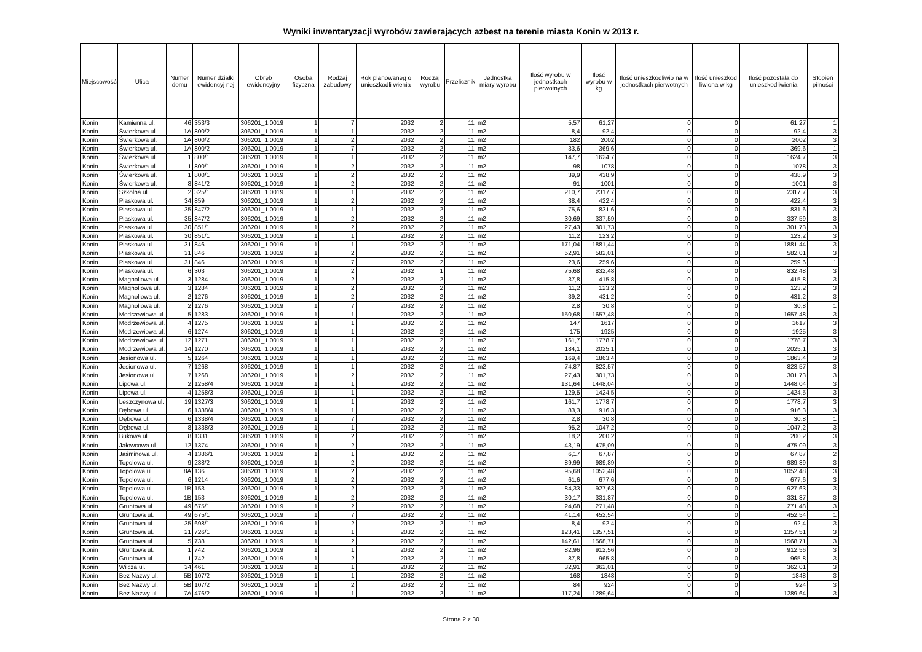Wyniki inwentaryzacji wyrobów zawierających azbest na terenie miasta Konin w 2013 r.
| Miejscowość | Ulica | Numer domu | Numer działki ewidencyj nej | Obręb ewidencyjny | Osoba fizyczna | Rodzaj zabudowy | Rok planowaneg o unieszkodli wienia | Rodzaj wyrobu | Przelicznik | Jednostka miary wyrobu | Ilość wyrobu w jednostkach pierwotnych | Ilość wyrobu w kg | Ilość unieszkodliwio na w jednostkach pierwotnych | Ilość unieszkod liwiona w kg | Ilość pozostała do unieszkodliwienia | Stopień pilności |
| --- | --- | --- | --- | --- | --- | --- | --- | --- | --- | --- | --- | --- | --- | --- | --- | --- |
| Konin | Kamienna ul. | 46 | 353/3 | 306201_1.0019 | 1 | 7 | 2032 | 2 | 11 | m2 | 5,57 | 61,27 | 0 | 0 | 61,27 | 1 |
| Konin | Świerkowa ul. | 1A | 800/2 | 306201_1.0019 | 1 | 1 | 2032 | 2 | 11 | m2 | 8,4 | 92,4 | 0 | 0 | 92,4 | 3 |
| Konin | Świerkowa ul. | 1A | 800/2 | 306201_1.0019 | 1 | 2 | 2032 | 2 | 11 | m2 | 182 | 2002 | 0 | 0 | 2002 | 3 |
| Konin | Świerkowa ul. | 1A | 800/2 | 306201_1.0019 | 1 | 7 | 2032 | 2 | 11 | m2 | 33,6 | 369,6 | 0 | 0 | 369,6 | 1 |
| Konin | Świerkowa ul. | 1 | 800/1 | 306201_1.0019 | 1 | 1 | 2032 | 2 | 11 | m2 | 147,7 | 1624,7 | 0 | 0 | 1624,7 | 3 |
| Konin | Świerkowa ul. | 1 | 800/1 | 306201_1.0019 | 1 | 2 | 2032 | 2 | 11 | m2 | 98 | 1078 | 0 | 0 | 1078 | 3 |
| Konin | Świerkowa ul. | 1 | 800/1 | 306201_1.0019 | 1 | 2 | 2032 | 2 | 11 | m2 | 39,9 | 438,9 | 0 | 0 | 438,9 | 3 |
| Konin | Świerkowa ul. | 8 | 841/2 | 306201_1.0019 | 1 | 2 | 2032 | 2 | 11 | m2 | 91 | 1001 | 0 | 0 | 1001 | 3 |
| Konin | Szkolna ul. | 2 | 325/1 | 306201_1.0019 | 1 | 1 | 2032 | 2 | 11 | m2 | 210,7 | 2317,7 | 0 | 0 | 2317,7 | 3 |
| Konin | Piaskowa ul. | 34 | 859 | 306201_1.0019 | 1 | 2 | 2032 | 2 | 11 | m2 | 38,4 | 422,4 | 0 | 0 | 422,4 | 3 |
| Konin | Piaskowa ul. | 35 | 847/2 | 306201_1.0019 | 1 | 1 | 2032 | 2 | 11 | m2 | 75,6 | 831,6 | 0 | 0 | 831,6 | 3 |
| Konin | Piaskowa ul. | 35 | 847/2 | 306201_1.0019 | 1 | 2 | 2032 | 2 | 11 | m2 | 30,69 | 337,59 | 0 | 0 | 337,59 | 3 |
| Konin | Piaskowa ul. | 30 | 851/1 | 306201_1.0019 | 1 | 2 | 2032 | 2 | 11 | m2 | 27,43 | 301,73 | 0 | 0 | 301,73 | 3 |
| Konin | Piaskowa ul. | 30 | 851/1 | 306201_1.0019 | 1 | 1 | 2032 | 2 | 11 | m2 | 11,2 | 123,2 | 0 | 0 | 123,2 | 3 |
| Konin | Piaskowa ul. | 31 | 846 | 306201_1.0019 | 1 | 1 | 2032 | 2 | 11 | m2 | 171,04 | 1881,44 | 0 | 0 | 1881,44 | 3 |
| Konin | Piaskowa ul. | 31 | 846 | 306201_1.0019 | 1 | 2 | 2032 | 2 | 11 | m2 | 52,91 | 582,01 | 0 | 0 | 582,01 | 3 |
| Konin | Piaskowa ul. | 31 | 846 | 306201_1.0019 | 1 | 7 | 2032 | 2 | 11 | m2 | 23,6 | 259,6 | 0 | 0 | 259,6 | 1 |
| Konin | Piaskowa ul. | 6 | 303 | 306201_1.0019 | 1 | 2 | 2032 | 1 | 11 | m2 | 75,68 | 832,48 | 0 | 0 | 832,48 | 3 |
| Konin | Magnoliowa ul. | 3 | 1284 | 306201_1.0019 | 1 | 2 | 2032 | 2 | 11 | m2 | 37,8 | 415,8 | 0 | 0 | 415,8 | 3 |
| Konin | Magnoliowa ul. | 3 | 1284 | 306201_1.0019 | 1 | 2 | 2032 | 2 | 11 | m2 | 11,2 | 123,2 | 0 | 0 | 123,2 | 3 |
| Konin | Magnoliowa ul. | 2 | 1276 | 306201_1.0019 | 1 | 2 | 2032 | 2 | 11 | m2 | 39,2 | 431,2 | 0 | 0 | 431,2 | 3 |
| Konin | Magnoliowa ul. | 2 | 1276 | 306201_1.0019 | 1 | 7 | 2032 | 2 | 11 | m2 | 2,8 | 30,8 | 0 | 0 | 30,8 | 1 |
| Konin | Modrzewiowa ul. | 5 | 1283 | 306201_1.0019 | 1 | 1 | 2032 | 2 | 11 | m2 | 150,68 | 1657,48 | 0 | 0 | 1657,48 | 3 |
| Konin | Modrzewiowa ul. | 4 | 1275 | 306201_1.0019 | 1 | 1 | 2032 | 2 | 11 | m2 | 147 | 1617 | 0 | 0 | 1617 | 3 |
| Konin | Modrzewiowa ul. | 6 | 1274 | 306201_1.0019 | 1 | 1 | 2032 | 2 | 11 | m2 | 175 | 1925 | 0 | 0 | 1925 | 3 |
| Konin | Modrzewiowa ul. | 12 | 1271 | 306201_1.0019 | 1 | 1 | 2032 | 2 | 11 | m2 | 161,7 | 1778,7 | 0 | 0 | 1778,7 | 3 |
| Konin | Modrzewiowa ul. | 14 | 1270 | 306201_1.0019 | 1 | 1 | 2032 | 2 | 11 | m2 | 184,1 | 2025,1 | 0 | 0 | 2025,1 | 3 |
| Konin | Jesionowa ul. | 5 | 1264 | 306201_1.0019 | 1 | 1 | 2032 | 2 | 11 | m2 | 169,4 | 1863,4 | 0 | 0 | 1863,4 | 3 |
| Konin | Jesionowa ul. | 7 | 1268 | 306201_1.0019 | 1 | 1 | 2032 | 2 | 11 | m2 | 74,87 | 823,57 | 0 | 0 | 823,57 | 3 |
| Konin | Jesionowa ul. | 7 | 1268 | 306201_1.0019 | 1 | 2 | 2032 | 2 | 11 | m2 | 27,43 | 301,73 | 0 | 0 | 301,73 | 3 |
| Konin | Lipowa ul. | 2 | 1258/4 | 306201_1.0019 | 1 | 1 | 2032 | 2 | 11 | m2 | 131,64 | 1448,04 | 0 | 0 | 1448,04 | 3 |
| Konin | Lipowa ul. | 4 | 1258/3 | 306201_1.0019 | 1 | 1 | 2032 | 2 | 11 | m2 | 129,5 | 1424,5 | 0 | 0 | 1424,5 | 3 |
| Konin | Leszczynowa ul. | 19 | 1327/3 | 306201_1.0019 | 1 | 1 | 2032 | 2 | 11 | m2 | 161,7 | 1778,7 | 0 | 0 | 1778,7 | 3 |
| Konin | Dębowa ul. | 6 | 1338/4 | 306201_1.0019 | 1 | 1 | 2032 | 2 | 11 | m2 | 83,3 | 916,3 | 0 | 0 | 916,3 | 3 |
| Konin | Dębowa ul. | 6 | 1338/4 | 306201_1.0019 | 1 | 7 | 2032 | 2 | 11 | m2 | 2,8 | 30,8 | 0 | 0 | 30,8 | 1 |
| Konin | Dębowa ul. | 8 | 1338/3 | 306201_1.0019 | 1 | 1 | 2032 | 2 | 11 | m2 | 95,2 | 1047,2 | 0 | 0 | 1047,2 | 3 |
| Konin | Bukowa ul. | 8 | 1331 | 306201_1.0019 | 1 | 2 | 2032 | 2 | 11 | m2 | 18,2 | 200,2 | 0 | 0 | 200,2 | 3 |
| Konin | Jałowcowa ul. | 12 | 1374 | 306201_1.0019 | 1 | 2 | 2032 | 2 | 11 | m2 | 43,19 | 475,09 | 0 | 0 | 475,09 | 3 |
| Konin | Jaśminowa ul. | 4 | 1386/1 | 306201_1.0019 | 1 | 1 | 2032 | 2 | 11 | m2 | 6,17 | 67,87 | 0 | 0 | 67,87 | 2 |
| Konin | Topolowa ul. | 9 | 238/2 | 306201_1.0019 | 1 | 2 | 2032 | 2 | 11 | m2 | 89,99 | 989,89 | 0 | 0 | 989,89 | 3 |
| Konin | Topolowa ul. | 8A | 136 | 306201_1.0019 | 1 | 2 | 2032 | 2 | 11 | m2 | 95,68 | 1052,48 | 0 | 0 | 1052,48 | 3 |
| Konin | Topolowa ul. | 6 | 1214 | 306201_1.0019 | 1 | 2 | 2032 | 2 | 11 | m2 | 61,6 | 677,6 | 0 | 0 | 677,6 | 3 |
| Konin | Topolowa ul. | 1B | 153 | 306201_1.0019 | 1 | 2 | 2032 | 2 | 11 | m2 | 84,33 | 927,63 | 0 | 0 | 927,63 | 3 |
| Konin | Topolowa ul. | 1B | 153 | 306201_1.0019 | 1 | 2 | 2032 | 2 | 11 | m2 | 30,17 | 331,87 | 0 | 0 | 331,87 | 3 |
| Konin | Gruntowa ul. | 49 | 675/1 | 306201_1.0019 | 1 | 2 | 2032 | 2 | 11 | m2 | 24,68 | 271,48 | 0 | 0 | 271,48 | 3 |
| Konin | Gruntowa ul. | 49 | 675/1 | 306201_1.0019 | 1 | 7 | 2032 | 2 | 11 | m2 | 41,14 | 452,54 | 0 | 0 | 452,54 | 1 |
| Konin | Gruntowa ul. | 35 | 698/1 | 306201_1.0019 | 1 | 2 | 2032 | 2 | 11 | m2 | 8,4 | 92,4 | 0 | 0 | 92,4 | 3 |
| Konin | Gruntowa ul. | 21 | 726/1 | 306201_1.0019 | 1 | 1 | 2032 | 2 | 11 | m2 | 123,41 | 1357,51 | 0 | 0 | 1357,51 | 3 |
| Konin | Gruntowa ul. | 5 | 738 | 306201_1.0019 | 1 | 2 | 2032 | 2 | 11 | m2 | 142,61 | 1568,71 | 0 | 0 | 1568,71 | 3 |
| Konin | Gruntowa ul. | 1 | 742 | 306201_1.0019 | 1 | 1 | 2032 | 2 | 11 | m2 | 82,96 | 912,56 | 0 | 0 | 912,56 | 3 |
| Konin | Gruntowa ul. | 1 | 742 | 306201_1.0019 | 1 | 2 | 2032 | 2 | 11 | m2 | 87,8 | 965,8 | 0 | 0 | 965,8 | 3 |
| Konin | Wilcza ul. | 34 | 461 | 306201_1.0019 | 1 | 1 | 2032 | 2 | 11 | m2 | 32,91 | 362,01 | 0 | 0 | 362,01 | 3 |
| Konin | Bez Nazwy ul. | 5B | 107/2 | 306201_1.0019 | 1 | 1 | 2032 | 2 | 11 | m2 | 168 | 1848 | 0 | 0 | 1848 | 3 |
| Konin | Bez Nazwy ul. | 5B | 107/2 | 306201_1.0019 | 1 | 2 | 2032 | 2 | 11 | m2 | 84 | 924 | 0 | 0 | 924 | 3 |
| Konin | Bez Nazwy ul. | 7A | 476/2 | 306201_1.0019 | 1 | 1 | 2032 | 2 | 11 | m2 | 117,24 | 1289,64 | 0 | 0 | 1289,64 | 3 |
Strona 2 z 30